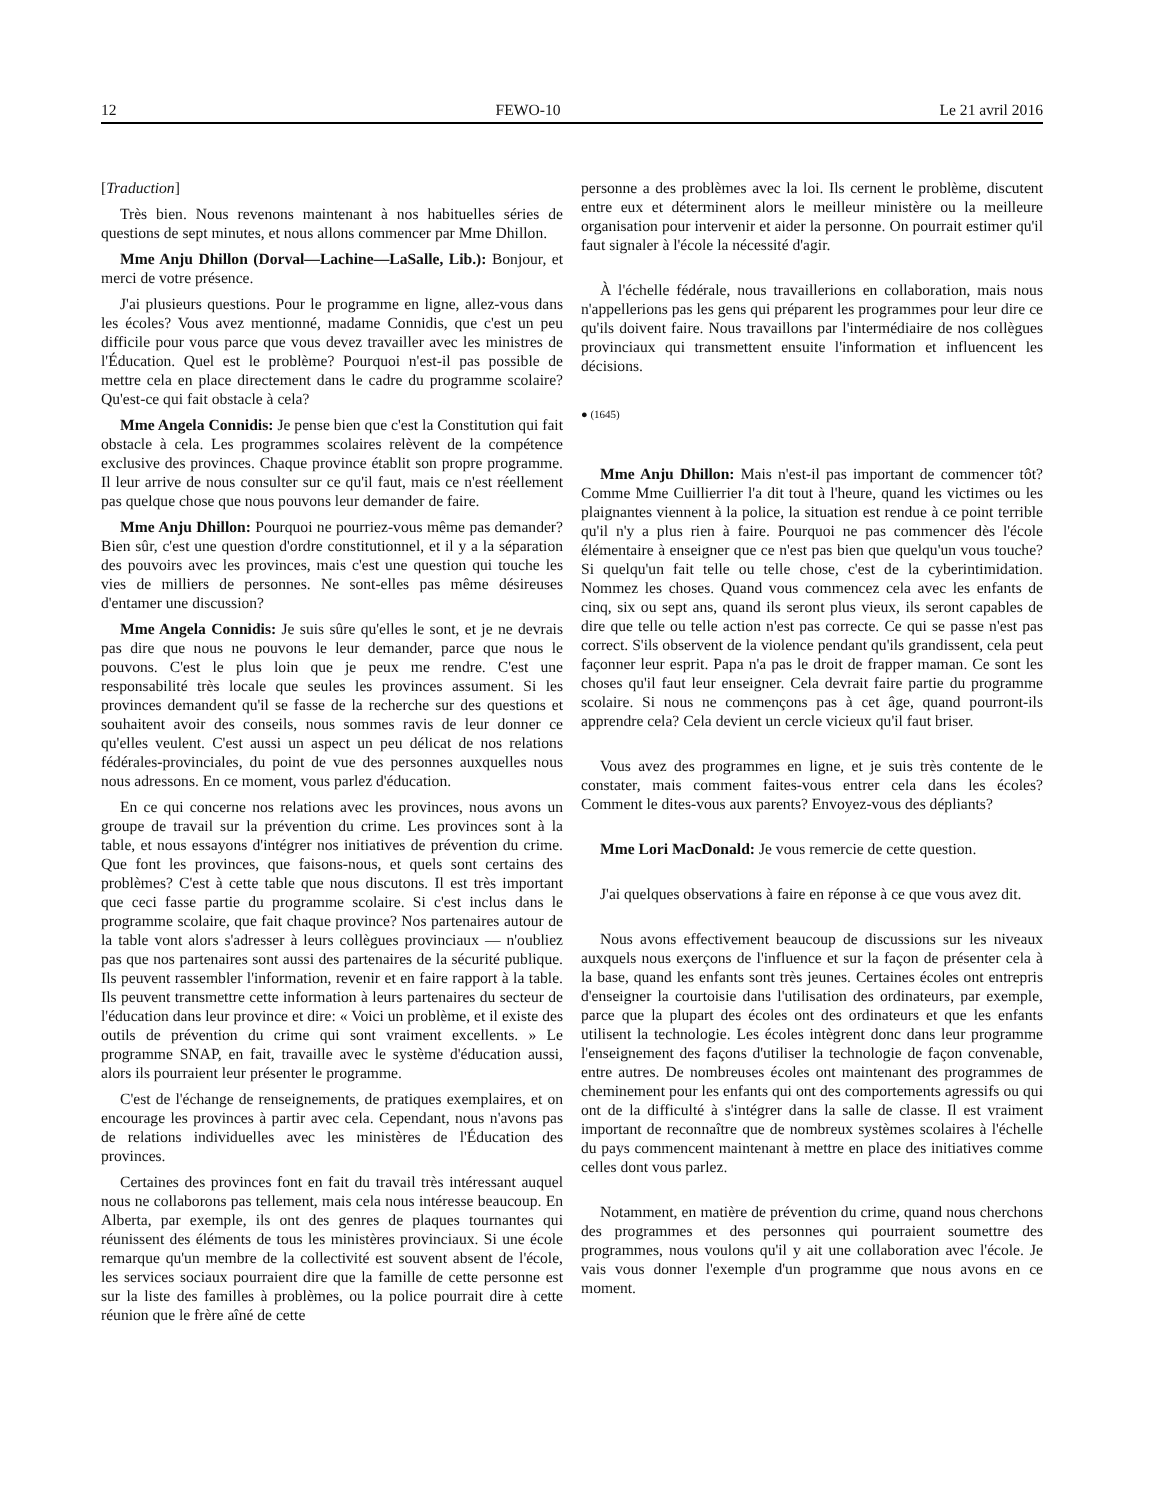12 FEWO-10 Le 21 avril 2016
[Traduction]
Très bien. Nous revenons maintenant à nos habituelles séries de questions de sept minutes, et nous allons commencer par Mme Dhillon.
Mme Anju Dhillon (Dorval—Lachine—LaSalle, Lib.): Bonjour, et merci de votre présence.
J'ai plusieurs questions. Pour le programme en ligne, allez-vous dans les écoles? Vous avez mentionné, madame Connidis, que c'est un peu difficile pour vous parce que vous devez travailler avec les ministres de l'Éducation. Quel est le problème? Pourquoi n'est-il pas possible de mettre cela en place directement dans le cadre du programme scolaire? Qu'est-ce qui fait obstacle à cela?
Mme Angela Connidis: Je pense bien que c'est la Constitution qui fait obstacle à cela. Les programmes scolaires relèvent de la compétence exclusive des provinces. Chaque province établit son propre programme. Il leur arrive de nous consulter sur ce qu'il faut, mais ce n'est réellement pas quelque chose que nous pouvons leur demander de faire.
Mme Anju Dhillon: Pourquoi ne pourriez-vous même pas demander? Bien sûr, c'est une question d'ordre constitutionnel, et il y a la séparation des pouvoirs avec les provinces, mais c'est une question qui touche les vies de milliers de personnes. Ne sont-elles pas même désireuses d'entamer une discussion?
Mme Angela Connidis: Je suis sûre qu'elles le sont, et je ne devrais pas dire que nous ne pouvons le leur demander, parce que nous le pouvons. C'est le plus loin que je peux me rendre. C'est une responsabilité très locale que seules les provinces assument. Si les provinces demandent qu'il se fasse de la recherche sur des questions et souhaitent avoir des conseils, nous sommes ravis de leur donner ce qu'elles veulent. C'est aussi un aspect un peu délicat de nos relations fédérales-provinciales, du point de vue des personnes auxquelles nous nous adressons. En ce moment, vous parlez d'éducation.
En ce qui concerne nos relations avec les provinces, nous avons un groupe de travail sur la prévention du crime. Les provinces sont à la table, et nous essayons d'intégrer nos initiatives de prévention du crime. Que font les provinces, que faisons-nous, et quels sont certains des problèmes? C'est à cette table que nous discutons. Il est très important que ceci fasse partie du programme scolaire. Si c'est inclus dans le programme scolaire, que fait chaque province? Nos partenaires autour de la table vont alors s'adresser à leurs collègues provinciaux — n'oubliez pas que nos partenaires sont aussi des partenaires de la sécurité publique. Ils peuvent rassembler l'information, revenir et en faire rapport à la table. Ils peuvent transmettre cette information à leurs partenaires du secteur de l'éducation dans leur province et dire: « Voici un problème, et il existe des outils de prévention du crime qui sont vraiment excellents. » Le programme SNAP, en fait, travaille avec le système d'éducation aussi, alors ils pourraient leur présenter le programme.
C'est de l'échange de renseignements, de pratiques exemplaires, et on encourage les provinces à partir avec cela. Cependant, nous n'avons pas de relations individuelles avec les ministères de l'Éducation des provinces.
Certaines des provinces font en fait du travail très intéressant auquel nous ne collaborons pas tellement, mais cela nous intéresse beaucoup. En Alberta, par exemple, ils ont des genres de plaques tournantes qui réunissent des éléments de tous les ministères provinciaux. Si une école remarque qu'un membre de la collectivité est souvent absent de l'école, les services sociaux pourraient dire que la famille de cette personne est sur la liste des familles à problèmes, ou la police pourrait dire à cette réunion que le frère aîné de cette
personne a des problèmes avec la loi. Ils cernent le problème, discutent entre eux et déterminent alors le meilleur ministère ou la meilleure organisation pour intervenir et aider la personne. On pourrait estimer qu'il faut signaler à l'école la nécessité d'agir.
À l'échelle fédérale, nous travaillerions en collaboration, mais nous n'appellerions pas les gens qui préparent les programmes pour leur dire ce qu'ils doivent faire. Nous travaillons par l'intermédiaire de nos collègues provinciaux qui transmettent ensuite l'information et influencent les décisions.
● (1645)
Mme Anju Dhillon: Mais n'est-il pas important de commencer tôt? Comme Mme Cuillierrier l'a dit tout à l'heure, quand les victimes ou les plaignantes viennent à la police, la situation est rendue à ce point terrible qu'il n'y a plus rien à faire. Pourquoi ne pas commencer dès l'école élémentaire à enseigner que ce n'est pas bien que quelqu'un vous touche? Si quelqu'un fait telle ou telle chose, c'est de la cyberintimidation. Nommez les choses. Quand vous commencez cela avec les enfants de cinq, six ou sept ans, quand ils seront plus vieux, ils seront capables de dire que telle ou telle action n'est pas correcte. Ce qui se passe n'est pas correct. S'ils observent de la violence pendant qu'ils grandissent, cela peut façonner leur esprit. Papa n'a pas le droit de frapper maman. Ce sont les choses qu'il faut leur enseigner. Cela devrait faire partie du programme scolaire. Si nous ne commençons pas à cet âge, quand pourront-ils apprendre cela? Cela devient un cercle vicieux qu'il faut briser.
Vous avez des programmes en ligne, et je suis très contente de le constater, mais comment faites-vous entrer cela dans les écoles? Comment le dites-vous aux parents? Envoyez-vous des dépliants?
Mme Lori MacDonald: Je vous remercie de cette question.
J'ai quelques observations à faire en réponse à ce que vous avez dit.
Nous avons effectivement beaucoup de discussions sur les niveaux auxquels nous exerçons de l'influence et sur la façon de présenter cela à la base, quand les enfants sont très jeunes. Certaines écoles ont entrepris d'enseigner la courtoisie dans l'utilisation des ordinateurs, par exemple, parce que la plupart des écoles ont des ordinateurs et que les enfants utilisent la technologie. Les écoles intègrent donc dans leur programme l'enseignement des façons d'utiliser la technologie de façon convenable, entre autres. De nombreuses écoles ont maintenant des programmes de cheminement pour les enfants qui ont des comportements agressifs ou qui ont de la difficulté à s'intégrer dans la salle de classe. Il est vraiment important de reconnaître que de nombreux systèmes scolaires à l'échelle du pays commencent maintenant à mettre en place des initiatives comme celles dont vous parlez.
Notamment, en matière de prévention du crime, quand nous cherchons des programmes et des personnes qui pourraient soumettre des programmes, nous voulons qu'il y ait une collaboration avec l'école. Je vais vous donner l'exemple d'un programme que nous avons en ce moment.